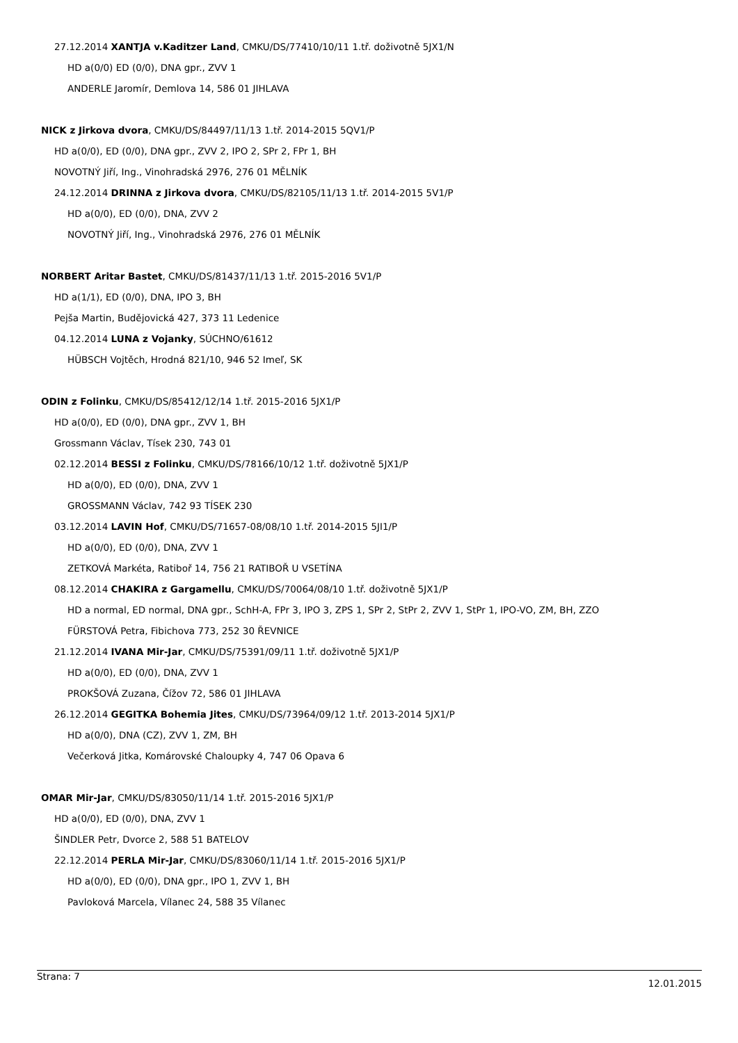27.12.2014 XANTJA v.Kaditzer Land, CMKU/DS/77410/10/11 1.tř. doživotně 5JX1/N
HD a(0/0) ED (0/0), DNA gpr., ZVV 1
ANDERLE Jaromír, Demlova 14, 586 01 JIHLAVA
NICK z Jirkova dvora, CMKU/DS/84497/11/13 1.tř. 2014-2015 5QV1/P
HD a(0/0), ED (0/0), DNA gpr., ZVV 2, IPO 2, SPr 2, FPr 1, BH
NOVOTNÝ Jiří, Ing., Vinohradská 2976, 276 01 MĚLNÍK
24.12.2014 DRINNA z Jirkova dvora, CMKU/DS/82105/11/13 1.tř. 2014-2015 5V1/P
HD a(0/0), ED (0/0), DNA, ZVV 2
NOVOTNÝ Jiří, Ing., Vinohradská 2976, 276 01 MĚLNÍK
NORBERT Aritar Bastet, CMKU/DS/81437/11/13 1.tř. 2015-2016 5V1/P
HD a(1/1), ED (0/0), DNA, IPO 3, BH
Pejša Martin, Budějovická 427, 373 11 Ledenice
04.12.2014 LUNA z Vojanky, SÚCHNO/61612
HÜBSCH Vojtěch, Hrodná 821/10, 946 52 Imeľ, SK
ODIN z Folinku, CMKU/DS/85412/12/14 1.tř. 2015-2016 5JX1/P
HD a(0/0), ED (0/0), DNA gpr., ZVV 1, BH
Grossmann Václav, Tísek 230, 743 01
02.12.2014 BESSI z Folinku, CMKU/DS/78166/10/12 1.tř. doživotně 5JX1/P
HD a(0/0), ED (0/0), DNA, ZVV 1
GROSSMANN Václav, 742 93 TÍSEK 230
03.12.2014 LAVIN Hof, CMKU/DS/71657-08/08/10 1.tř. 2014-2015 5JI1/P
HD a(0/0), ED (0/0), DNA, ZVV 1
ZETKOVÁ Markéta, Ratiboř 14, 756 21 RATIBOŘ U VSETÍNA
08.12.2014 CHAKIRA z Gargamellu, CMKU/DS/70064/08/10 1.tř. doživotně 5JX1/P
HD a normal, ED normal, DNA gpr., SchH-A, FPr 3, IPO 3, ZPS 1, SPr 2, StPr 2, ZVV 1, StPr 1, IPO-VO, ZM, BH, ZZO
FÜRSTOVÁ Petra, Fibichova 773, 252 30 ŘEVNICE
21.12.2014 IVANA Mir-Jar, CMKU/DS/75391/09/11 1.tř. doživotně 5JX1/P
HD a(0/0), ED (0/0), DNA, ZVV 1
PROKŠOVÁ Zuzana, Čížov 72, 586 01 JIHLAVA
26.12.2014 GEGITKA Bohemia Jites, CMKU/DS/73964/09/12 1.tř. 2013-2014 5JX1/P
HD a(0/0), DNA (CZ), ZVV 1, ZM, BH
Večerková Jitka, Komárovské Chaloupky 4, 747 06 Opava 6
OMAR Mir-Jar, CMKU/DS/83050/11/14 1.tř. 2015-2016 5JX1/P
HD a(0/0), ED (0/0), DNA, ZVV 1
ŠINDLER Petr, Dvorce 2, 588 51 BATELOV
22.12.2014 PERLA Mir-Jar, CMKU/DS/83060/11/14 1.tř. 2015-2016 5JX1/P
HD a(0/0), ED (0/0), DNA gpr., IPO 1, ZVV 1, BH
Pavloková Marcela, Vílanec 24, 588 35 Vílanec
Strana: 7 12.01.2015